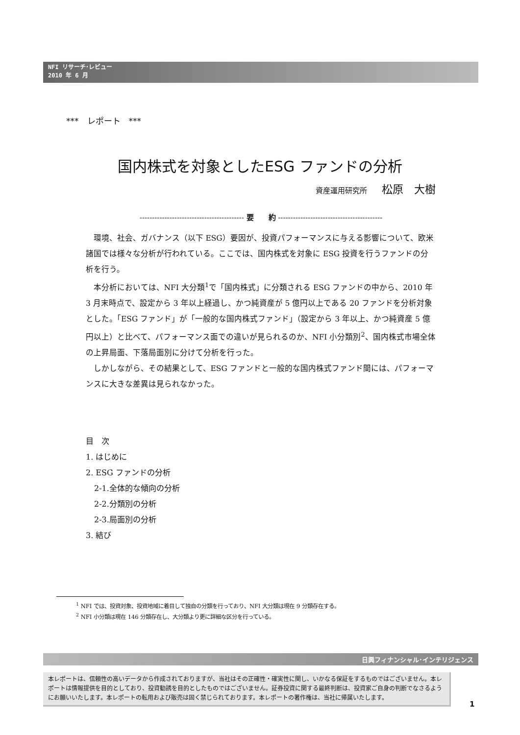NFI リサーチ･レビュー
2010 年 6 月
***　レポート　***
国内株式を対象としたESG ファンドの分析
資産運用研究所 松原　大樹
------------------------------------------ 要　　約 ------------------------------------------
環境、社会、ガバナンス（以下 ESG）要因が、投資パフォーマンスに与える影響について、欧米諸国では様々な分析が行われている。ここでは、国内株式を対象に ESG 投資を行うファンドの分析を行う。
本分析においては、NFI 大分類<sup>1</sup>で「国内株式」に分類される ESG ファンドの中から、2010 年 3 月末時点で、設定から 3 年以上経過し、かつ純資産が 5 億円以上である 20 ファンドを分析対象とした。「ESG ファンド」が「一般的な国内株式ファンド」（設定から 3 年以上、かつ純資産 5 億円以上）と比べて、パフォーマンス面での違いが見られるのか、NFI 小分類別<sup>2</sup>、国内株式市場全体の上昇局面、下落局面別に分けて分析を行った。
しかしながら、その結果として、ESG ファンドと一般的な国内株式ファンド間には、パフォーマンスに大きな差異は見られなかった。
目　次
1. はじめに
2. ESG ファンドの分析
2-1.全体的な傾向の分析
2-2.分類別の分析
2-3.局面別の分析
3. 結び
<sup>1</sup> NFI では、投資対象、投資地域に着目して独自の分類を行っており、NFI 大分類は現在 9 分類存在する。
<sup>2</sup> NFI 小分類は現在 146 分類存在し、大分類より更に詳細な区分を行っている。
日興フィナンシャル･インテリジェンス
本レポートは、信頼性の高いデータから作成されておりますが、当社はその正確性・確実性に関し、いかなる保証をするものではございません。本レポートは情報提供を目的としており、投資勧誘を目的としたものではございません。証券投資に関する最終判断は、投資家ご自身の判断でなさるようにお願いいたします。本レポートの転用および販売は固く禁じられております。本レポートの著作権は、当社に帰属いたします。
1